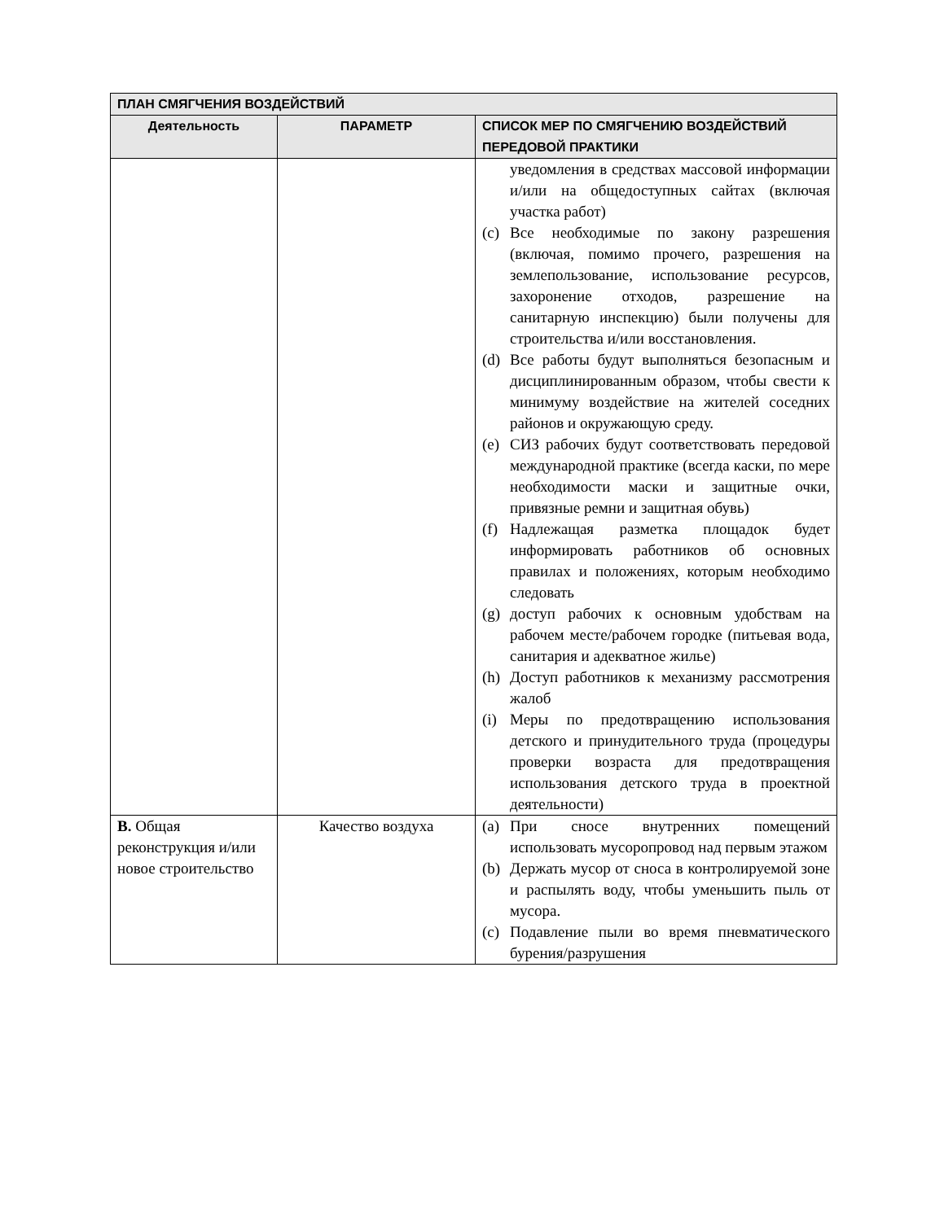| ПЛАН СМЯГЧЕНИЯ ВОЗДЕЙСТВИЙ | | |
| Деятельность | ПАРАМЕТР | СПИСОК МЕР ПО СМЯГЧЕНИЮ ВОЗДЕЙСТВИЙ ПЕРЕДОВОЙ ПРАКТИКИ |
| | | уведомления в средствах массовой информации и/или на общедоступных сайтах (включая участка работ) (c) Все необходимые по закону разрешения (включая, помимо прочего, разрешения на землепользование, использование ресурсов, захоронение отходов, разрешение на санитарную инспекцию) были получены для строительства и/или восстановления. (d) Все работы будут выполняться безопасным и дисциплинированным образом, чтобы свести к минимуму воздействие на жителей соседних районов и окружающую среду. (e) СИЗ рабочих будут соответствовать передовой международной практике (всегда каски, по мере необходимости маски и защитные очки, привязные ремни и защитная обувь) (f) Надлежащая разметка площадок будет информировать работников об основных правилах и положениях, которым необходимо следовать (g) доступ рабочих к основным удобствам на рабочем месте/рабочем городке (питьевая вода, санитария и адекватное жилье) (h) Доступ работников к механизму рассмотрения жалоб (i) Меры по предотвращению использования детского и принудительного труда (процедуры проверки возраста для предотвращения использования детского труда в проектной деятельности) |
| B. Общая реконструкция и/или новое строительство | Качество воздуха | (a) При сносе внутренних помещений использовать мусоропровод над первым этажом (b) Держать мусор от сноса в контролируемой зоне и распылять воду, чтобы уменьшить пыль от мусора. (c) Подавление пыли во время пневматического бурения/разрушения |